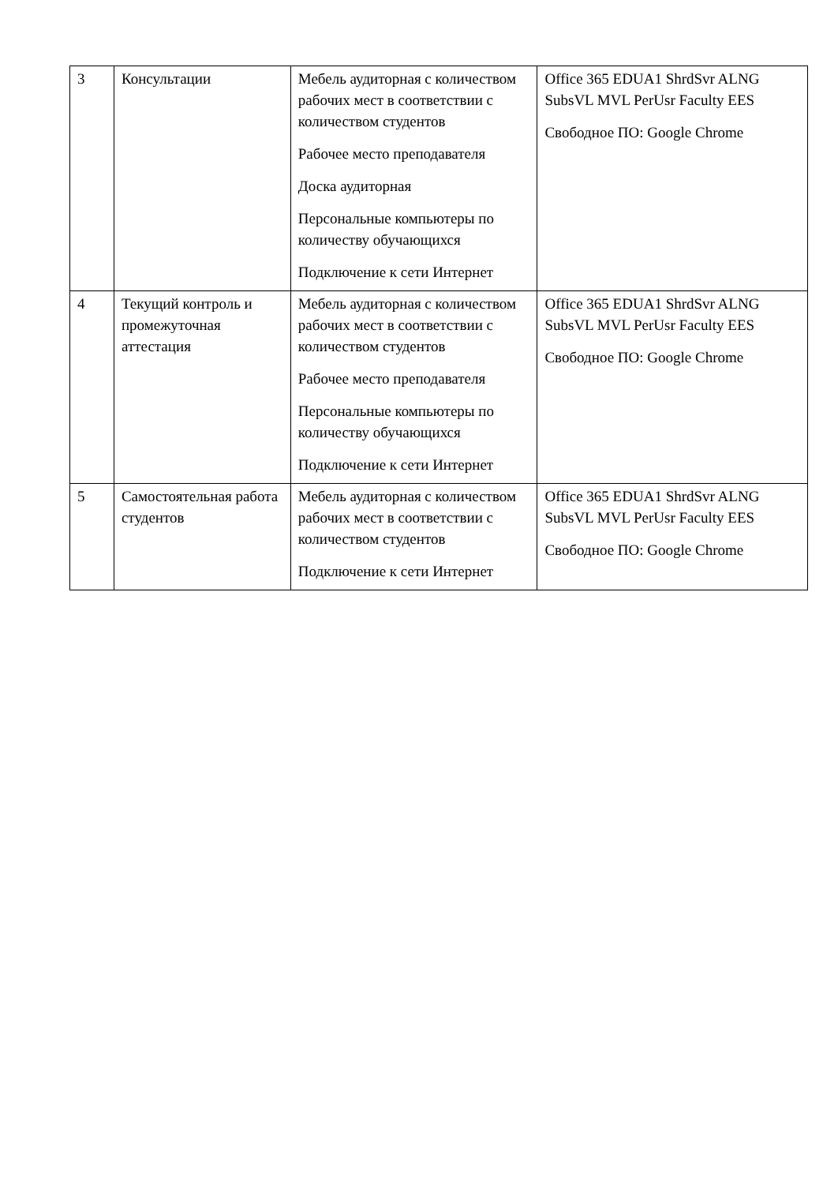| 3 | Консультации | Мебель аудиторная с количеством рабочих мест в соответствии с количеством студентов Рабочее место преподавателя Доска аудиторная Персональные компьютеры по количеству обучающихся Подключение к сети Интернет | Office 365 EDUA1 ShrdSvr ALNG SubsVL MVL PerUsr Faculty EES Свободное ПО: Google Chrome |
| 4 | Текущий контроль и промежуточная аттестация | Мебель аудиторная с количеством рабочих мест в соответствии с количеством студентов Рабочее место преподавателя Персональные компьютеры по количеству обучающихся Подключение к сети Интернет | Office 365 EDUA1 ShrdSvr ALNG SubsVL MVL PerUsr Faculty EES Свободное ПО: Google Chrome |
| 5 | Самостоятельная работа студентов | Мебель аудиторная с количеством рабочих мест в соответствии с количеством студентов Подключение к сети Интернет | Office 365 EDUA1 ShrdSvr ALNG SubsVL MVL PerUsr Faculty EES Свободное ПО: Google Chrome |